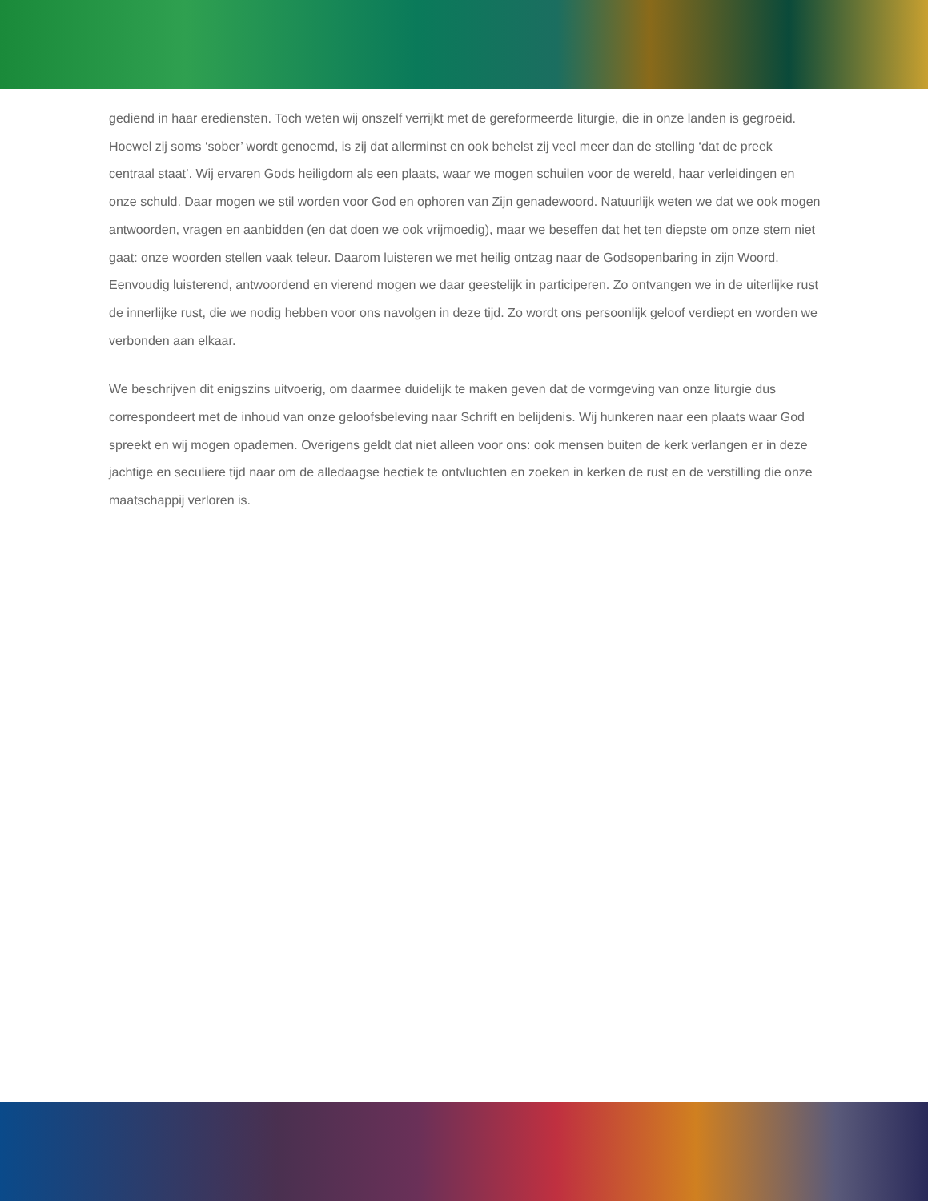gediend in haar erediensten. Toch weten wij onszelf verrijkt met de gereformeerde liturgie, die in onze landen is gegroeid. Hoewel zij soms ‘sober’ wordt genoemd, is zij dat allerminst en ook behelst zij veel meer dan de stelling ‘dat de preek centraal staat’. Wij ervaren Gods heiligdom als een plaats, waar we mogen schuilen voor de wereld, haar verleidingen en onze schuld. Daar mogen we stil worden voor God en ophoren van Zijn genadewoord. Natuurlijk weten we dat we ook mogen antwoorden, vragen en aanbidden (en dat doen we ook vrijmoedig), maar we beseffen dat het ten diepste om onze stem niet gaat: onze woorden stellen vaak teleur. Daarom luisteren we met heilig ontzag naar de Godsopenbaring in zijn Woord. Eenvoudig luisterend, antwoordend en vierend mogen we daar geestelijk in participeren. Zo ontvangen we in de uiterlijke rust de innerlijke rust, die we nodig hebben voor ons navolgen in deze tijd. Zo wordt ons persoonlijk geloof verdiept en worden we verbonden aan elkaar.
We beschrijven dit enigszins uitvoerig, om daarmee duidelijk te maken geven dat de vormgeving van onze liturgie dus correspondeert met de inhoud van onze geloofsbeleving naar Schrift en belijdenis. Wij hunkeren naar een plaats waar God spreekt en wij mogen opademen. Overigens geldt dat niet alleen voor ons: ook mensen buiten de kerk verlangen er in deze jachtige en seculiere tijd naar om de alledaagse hectiek te ontvluchten en zoeken in kerken de rust en de verstilling die onze maatschappij verloren is.